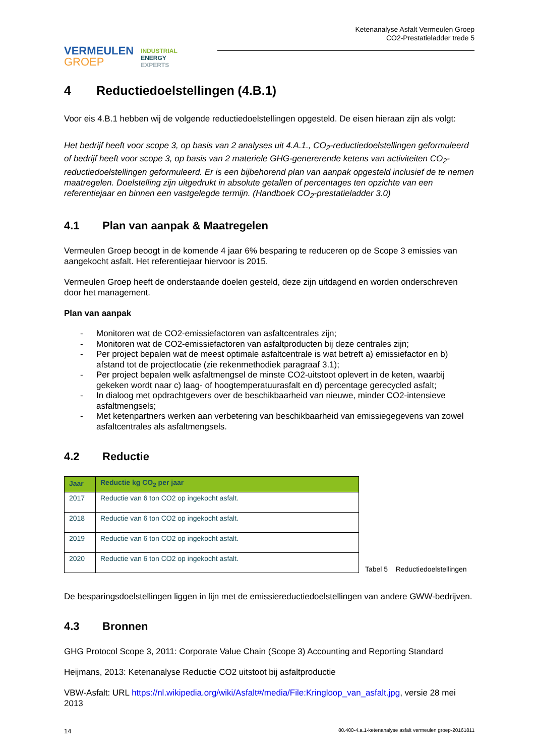VERMEULEN
GROEP
INDUSTRIAL
ENERGY
EXPERTS
Ketenanalyse Asfalt Vermeulen Groep
CO2-Prestatieladder trede 5
4 Reductiedoelstellingen (4.B.1)
Voor eis 4.B.1 hebben wij de volgende reductiedoelstellingen opgesteld. De eisen hieraan zijn als volgt:
Het bedrijf heeft voor scope 3, op basis van 2 analyses uit 4.A.1., CO<sub>2</sub>-reductiedoelstellingen geformuleerd of bedrijf heeft voor scope 3, op basis van 2 materiele GHG-genererende ketens van activiteiten CO<sub>2</sub>-reductiedoelstellingen geformuleerd. Er is een bijbehorend plan van aanpak opgesteld inclusief de te nemen maatregelen. Doelstelling zijn uitgedrukt in absolute getallen of percentages ten opzichte van een referentiejaar en binnen een vastgelegde termijn. (Handboek CO<sub>2</sub>-prestatieladder 3.0)
4.1 Plan van aanpak & Maatregelen
Vermeulen Groep beoogt in de komende 4 jaar 6% besparing te reduceren op de Scope 3 emissies van aangekocht asfalt. Het referentiejaar hiervoor is 2015.
Vermeulen Groep heeft de onderstaande doelen gesteld, deze zijn uitdagend en worden onderschreven door het management.
Plan van aanpak
- Monitoren wat de CO2-emissiefactoren van asfaltcentrales zijn;
- Monitoren wat de CO2-emissiefactoren van asfaltproducten bij deze centrales zijn;
- Per project bepalen wat de meest optimale asfaltcentrale is wat betreft a) emissiefactor en b) afstand tot de projectlocatie (zie rekenmethodiek paragraaf 3.1);
- Per project bepalen welk asfaltmengsel de minste CO2-uitstoot oplevert in de keten, waarbij gekeken wordt naar c) laag- of hoogtemperatuurasfalt en d) percentage gerecycled asfalt;
- In dialoog met opdrachtgevers over de beschikbaarheid van nieuwe, minder CO2-intensieve asfaltmengsels;
- Met ketenpartners werken aan verbetering van beschikbaarheid van emissiegegevens van zowel asfaltcentrales als asfaltmengsels.
4.2 Reductie
| Jaar | Reductie kg CO<sub>2</sub> per jaar |
| --- | --- |
| 2017 | Reductie van 6 ton CO2 op ingekocht asfalt. |
| 2018 | Reductie van 6 ton CO2 op ingekocht asfalt. |
| 2019 | Reductie van 6 ton CO2 op ingekocht asfalt. |
| 2020 | Reductie van 6 ton CO2 op ingekocht asfalt. |
Tabel 5 Reductiedoelstellingen
De besparingsdoelstellingen liggen in lijn met de emissiereductiedoelstellingen van andere GWW-bedrijven.
4.3 Bronnen
GHG Protocol Scope 3, 2011: Corporate Value Chain (Scope 3) Accounting and Reporting Standard
Heijmans, 2013: Ketenanalyse Reductie CO2 uitstoot bij asfaltproductie
VBW-Asfalt: URL https://nl.wikipedia.org/wiki/Asfalt#/media/File:Kringloop_van_asfalt.jpg, versie 28 mei 2013
14 80.400-4.a.1-ketenanalyse asfalt vermeulen groep-20161811